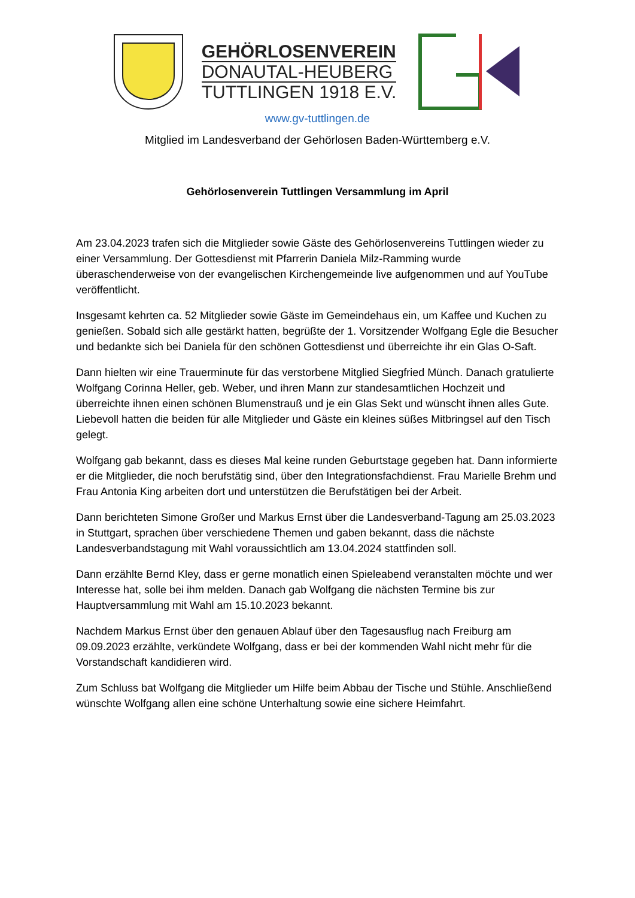GEHÖRLOSENVEREIN
DONAUTAL-HEUBERG
TUTTLINGEN 1918 E.V.
www.gv-tuttlingen.de
Mitglied im Landesverband der Gehörlosen Baden-Württemberg e.V.
Gehörlosenverein Tuttlingen Versammlung im April
Am 23.04.2023 trafen sich die Mitglieder sowie Gäste des Gehörlosenvereins Tuttlingen wieder zu einer Versammlung. Der Gottesdienst mit Pfarrerin Daniela Milz-Ramming wurde überaschenderweise von der evangelischen Kirchengemeinde live aufgenommen und auf YouTube veröffentlicht.
Insgesamt kehrten ca. 52 Mitglieder sowie Gäste im Gemeindehaus ein, um Kaffee und Kuchen zu genießen. Sobald sich alle gestärkt hatten, begrüßte der 1. Vorsitzender Wolfgang Egle die Besucher und bedankte sich bei Daniela für den schönen Gottesdienst und überreichte ihr ein Glas O-Saft.
Dann hielten wir eine Trauerminute für das verstorbene Mitglied Siegfried Münch. Danach gratulierte Wolfgang Corinna Heller, geb. Weber, und ihren Mann zur standesamtlichen Hochzeit und überreichte ihnen einen schönen Blumenstrauß und je ein Glas Sekt und wünscht ihnen alles Gute. Liebevoll hatten die beiden für alle Mitglieder und Gäste ein kleines süßes Mitbringsel auf den Tisch gelegt.
Wolfgang gab bekannt, dass es dieses Mal keine runden Geburtstage gegeben hat. Dann informierte er die Mitglieder, die noch berufstätig sind, über den Integrationsfachdienst. Frau Marielle Brehm und Frau Antonia King arbeiten dort und unterstützen die Berufstätigen bei der Arbeit.
Dann berichteten Simone Großer und Markus Ernst über die Landesverband-Tagung am 25.03.2023 in Stuttgart, sprachen über verschiedene Themen und gaben bekannt, dass die nächste Landesverbandstagung mit Wahl voraussichtlich am 13.04.2024 stattfinden soll.
Dann erzählte Bernd Kley, dass er gerne monatlich einen Spieleabend veranstalten möchte und wer Interesse hat, solle bei ihm melden. Danach gab Wolfgang die nächsten Termine bis zur Hauptversammlung mit Wahl am 15.10.2023 bekannt.
Nachdem Markus Ernst über den genauen Ablauf über den Tagesausflug nach Freiburg am 09.09.2023 erzählte, verkündete Wolfgang, dass er bei der kommenden Wahl nicht mehr für die Vorstandschaft kandidieren wird.
Zum Schluss bat Wolfgang die Mitglieder um Hilfe beim Abbau der Tische und Stühle. Anschließend wünschte Wolfgang allen eine schöne Unterhaltung sowie eine sichere Heimfahrt.